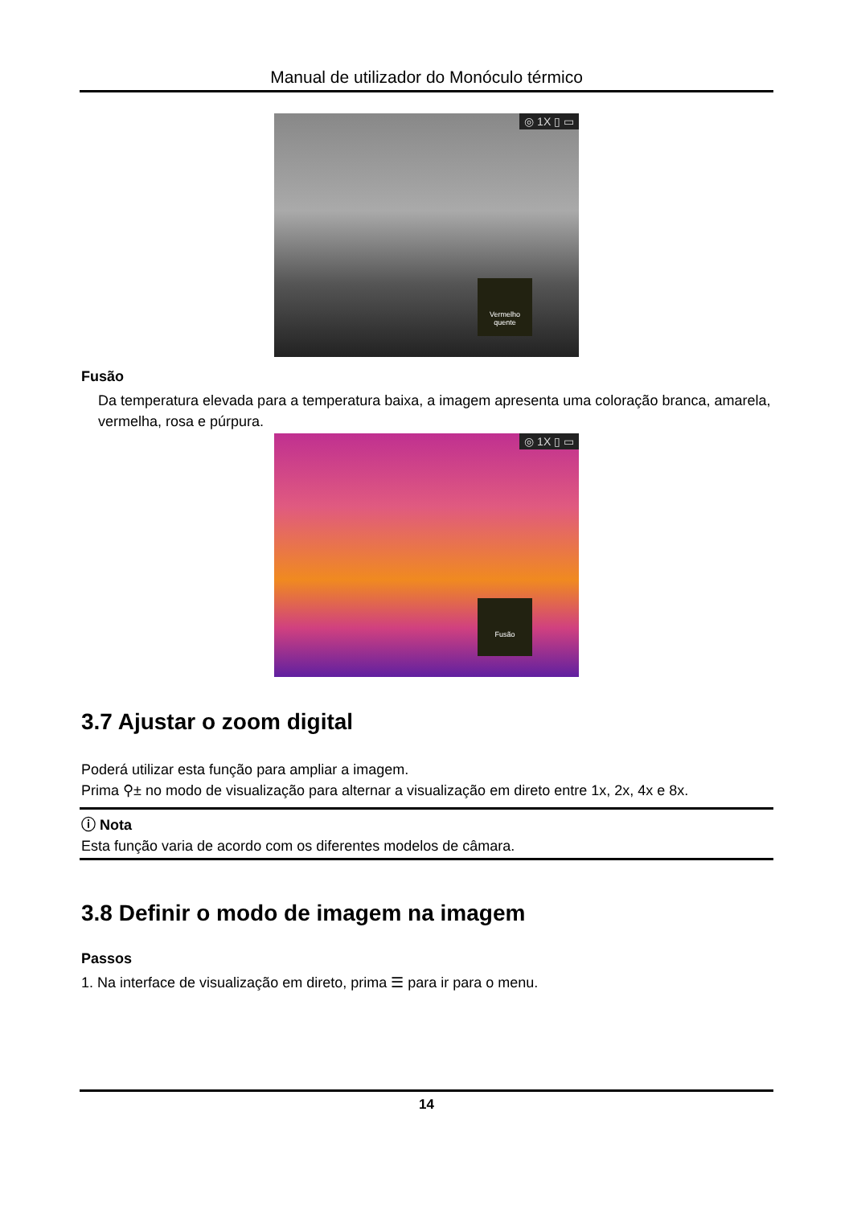Manual de utilizador do Monóculo térmico
◎ 1X ▯ ▭
Vermelho quente
Fusão
Da temperatura elevada para a temperatura baixa, a imagem apresenta uma coloração branca, amarela, vermelha, rosa e púrpura.
◎ 1X ▯ ▭
Fusão
3.7 Ajustar o zoom digital
Poderá utilizar esta função para ampliar a imagem.
Prima ⚲± no modo de visualização para alternar a visualização em direto entre 1x, 2x, 4x e 8x.
ⓘ Nota
Esta função varia de acordo com os diferentes modelos de câmara.
3.8 Definir o modo de imagem na imagem
Passos
1. Na interface de visualização em direto, prima ☰ para ir para o menu.
14